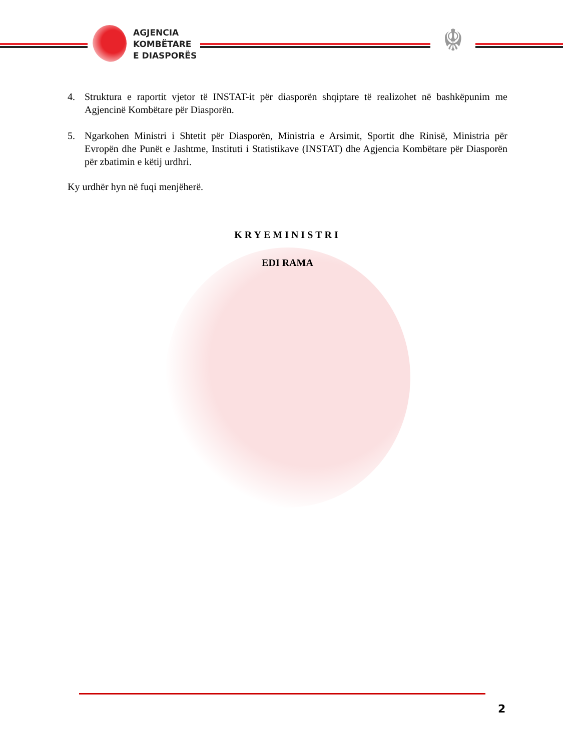AGJENCIA
KOMBËTARE
E DIASPORËS
☬
4. Struktura e raportit vjetor të INSTAT-it për diasporën shqiptare të realizohet në bashkëpunim me Agjencinë Kombëtare për Diasporën.
5. Ngarkohen Ministri i Shtetit për Diasporën, Ministria e Arsimit, Sportit dhe Rinisë, Ministria për Evropën dhe Punët e Jashtme, Instituti i Statistikave (INSTAT) dhe Agjencia Kombëtare për Diasporën për zbatimin e këtij urdhri.
Ky urdhër hyn në fuqi menjëherë.
KRYEMINISTRI
EDI RAMA
2